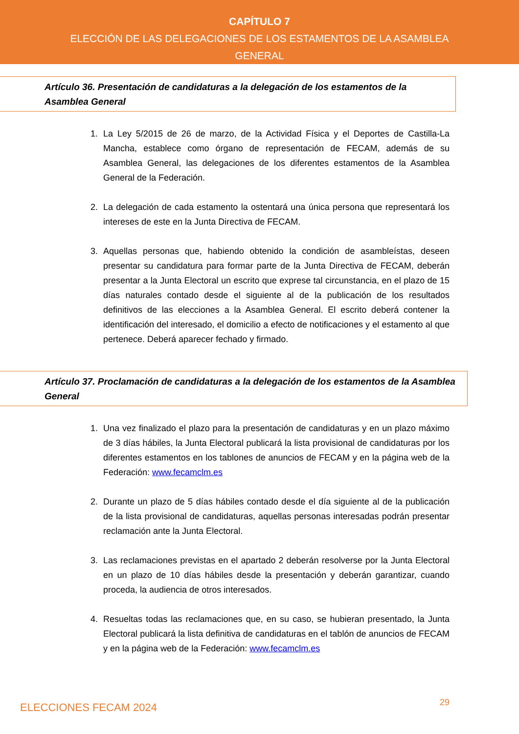CAPÍTULO 7
ELECCIÓN DE LAS DELEGACIONES DE LOS ESTAMENTOS DE LA ASAMBLEA
GENERAL
Artículo 36. Presentación de candidaturas a la delegación de los estamentos de la Asamblea General
1. La Ley 5/2015 de 26 de marzo, de la Actividad Física y el Deportes de Castilla-La Mancha, establece como órgano de representación de FECAM, además de su Asamblea General, las delegaciones de los diferentes estamentos de la Asamblea General de la Federación.
2. La delegación de cada estamento la ostentará una única persona que representará los intereses de este en la Junta Directiva de FECAM.
3. Aquellas personas que, habiendo obtenido la condición de asambleístas, deseen presentar su candidatura para formar parte de la Junta Directiva de FECAM, deberán presentar a la Junta Electoral un escrito que exprese tal circunstancia, en el plazo de 15 días naturales contado desde el siguiente al de la publicación de los resultados definitivos de las elecciones a la Asamblea General. El escrito deberá contener la identificación del interesado, el domicilio a efecto de notificaciones y el estamento al que pertenece. Deberá aparecer fechado y firmado.
Artículo 37. Proclamación de candidaturas a la delegación de los estamentos de la Asamblea General
1. Una vez finalizado el plazo para la presentación de candidaturas y en un plazo máximo de 3 días hábiles, la Junta Electoral publicará la lista provisional de candidaturas por los diferentes estamentos en los tablones de anuncios de FECAM y en la página web de la Federación: www.fecamclm.es
2. Durante un plazo de 5 días hábiles contado desde el día siguiente al de la publicación de la lista provisional de candidaturas, aquellas personas interesadas podrán presentar reclamación ante la Junta Electoral.
3. Las reclamaciones previstas en el apartado 2 deberán resolverse por la Junta Electoral en un plazo de 10 días hábiles desde la presentación y deberán garantizar, cuando proceda, la audiencia de otros interesados.
4. Resueltas todas las reclamaciones que, en su caso, se hubieran presentado, la Junta Electoral publicará la lista definitiva de candidaturas en el tablón de anuncios de FECAM y en la página web de la Federación: www.fecamclm.es
ELECCIONES FECAM 2024 29